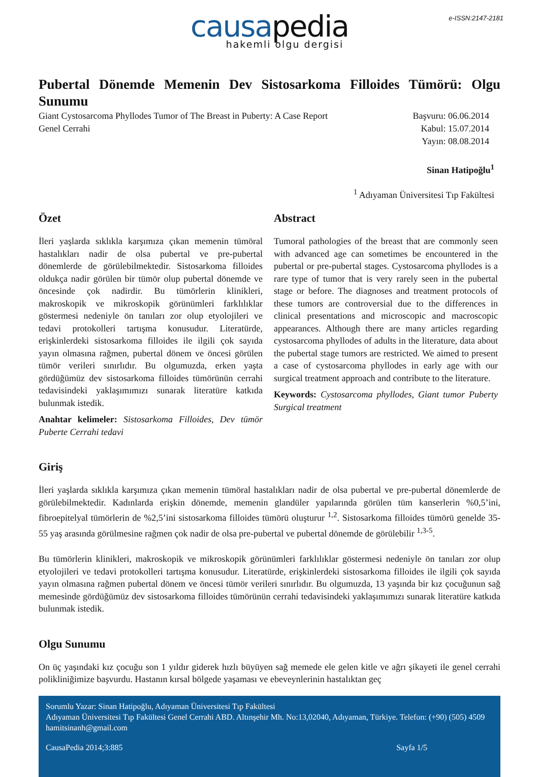e-ISSN:2147-2181
causapedia
hakemli olgu dergisi
Pubertal Dönemde Memenin Dev Sistosarkoma Filloides Tümörü: Olgu Sunumu
Giant Cystosarcoma Phyllodes Tumor of The Breast in Puberty: A Case Report
Genel Cerrahi
Başvuru: 06.06.2014
Kabul: 15.07.2014
Yayın: 08.08.2014
Sinan Hatipoğlu<sup>1</sup>
<sup>1</sup> Adıyaman Üniversitesi Tıp Fakültesi
Özet
İleri yaşlarda sıklıkla karşımıza çıkan memenin tümöral hastalıkları nadir de olsa pubertal ve pre-pubertal dönemlerde de görülebilmektedir. Sistosarkoma filloides oldukça nadir görülen bir tümör olup pubertal dönemde ve öncesinde çok nadirdir. Bu tümörlerin klinikleri, makroskopik ve mikroskopik görünümleri farklılıklar göstermesi nedeniyle ön tanıları zor olup etyolojileri ve tedavi protokolleri tartışma konusudur. Literatürde, erişkinlerdeki sistosarkoma filloides ile ilgili çok sayıda yayın olmasına rağmen, pubertal dönem ve öncesi görülen tümör verileri sınırlıdır. Bu olgumuzda, erken yaşta gördüğümüz dev sistosarkoma filloides tümörünün cerrahi tedavisindeki yaklaşımımızı sunarak literatüre katkıda bulunmak istedik.
Anahtar kelimeler: Sistosarkoma Filloides, Dev tümör Puberte Cerrahi tedavi
Abstract
Tumoral pathologies of the breast that are commonly seen with advanced age can sometimes be encountered in the pubertal or pre-pubertal stages. Cystosarcoma phyllodes is a rare type of tumor that is very rarely seen in the pubertal stage or before. The diagnoses and treatment protocols of these tumors are controversial due to the differences in clinical presentations and microscopic and macroscopic appearances. Although there are many articles regarding cystosarcoma phyllodes of adults in the literature, data about the pubertal stage tumors are restricted. We aimed to present a case of cystosarcoma phyllodes in early age with our surgical treatment approach and contribute to the literature.
Keywords: Cystosarcoma phyllodes, Giant tumor Puberty Surgical treatment
Giriş
İleri yaşlarda sıklıkla karşımıza çıkan memenin tümöral hastalıkları nadir de olsa pubertal ve pre-pubertal dönemlerde de görülebilmektedir. Kadınlarda erişkin dönemde, memenin glandüler yapılarında görülen tüm kanserlerin %0,5’ini, fibroepitelyal tümörlerin de %2,5’ini sistosarkoma filloides tümörü oluşturur <sup>1,2</sup>. Sistosarkoma filloides tümörü genelde 35-55 yaş arasında görülmesine rağmen çok nadir de olsa pre-pubertal ve pubertal dönemde de görülebilir <sup>1,3-5</sup>.
Bu tümörlerin klinikleri, makroskopik ve mikroskopik görünümleri farklılıklar göstermesi nedeniyle ön tanıları zor olup etyolojileri ve tedavi protokolleri tartışma konusudur. Literatürde, erişkinlerdeki sistosarkoma filloides ile ilgili çok sayıda yayın olmasına rağmen pubertal dönem ve öncesi tümör verileri sınırlıdır. Bu olgumuzda, 13 yaşında bir kız çocuğunun sağ memesinde gördüğümüz dev sistosarkoma filloides tümörünün cerrahi tedavisindeki yaklaşımımızı sunarak literatüre katkıda bulunmak istedik.
Olgu Sunumu
On üç yaşındaki kız çocuğu son 1 yıldır giderek hızlı büyüyen sağ memede ele gelen kitle ve ağrı şikayeti ile genel cerrahi polikliniğimize başvurdu. Hastanın kırsal bölgede yaşaması ve ebeveynlerinin hastalıktan geç
Sorumlu Yazar: Sinan Hatipoğlu, Adıyaman Üniversitesi Tıp Fakültesi
Adıyaman Üniversitesi Tıp Fakültesi Genel Cerrahi ABD. Altınşehir Mh. No:13,02040, Adıyaman, Türkiye. Telefon: (+90) (505) 4509
hamitsinanh@gmail.com
CausaPedia 2014;3:885 Sayfa 1/5